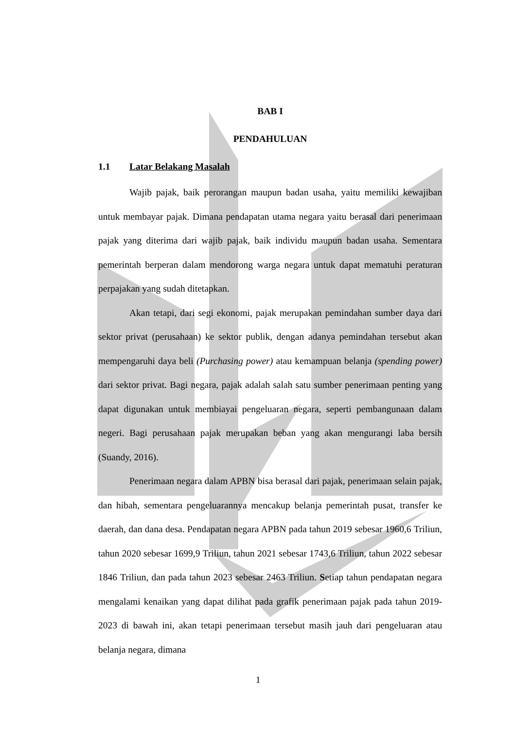BAB I
PENDAHULUAN
1.1 Latar Belakang Masalah
Wajib pajak, baik perorangan maupun badan usaha, yaitu memiliki kewajiban untuk membayar pajak. Dimana pendapatan utama negara yaitu berasal dari penerimaan pajak yang diterima dari wajib pajak, baik individu maupun badan usaha. Sementara pemerintah berperan dalam mendorong warga negara untuk dapat mematuhi peraturan perpajakan yang sudah ditetapkan.
Akan tetapi, dari segi ekonomi, pajak merupakan pemindahan sumber daya dari sektor privat (perusahaan) ke sektor publik, dengan adanya pemindahan tersebut akan mempengaruhi daya beli (Purchasing power) atau kemampuan belanja (spending power) dari sektor privat. Bagi negara, pajak adalah salah satu sumber penerimaan penting yang dapat digunakan untuk membiayai pengeluaran negara, seperti pembangunaan dalam negeri. Bagi perusahaan pajak merupakan beban yang akan mengurangi laba bersih (Suandy, 2016).
Penerimaan negara dalam APBN bisa berasal dari pajak, penerimaan selain pajak, dan hibah, sementara pengeluarannya mencakup belanja pemerintah pusat, transfer ke daerah, dan dana desa. Pendapatan negara APBN pada tahun 2019 sebesar 1960,6 Triliun, tahun 2020 sebesar 1699,9 Triliun, tahun 2021 sebesar 1743,6 Triliun, tahun 2022 sebesar 1846 Triliun, dan pada tahun 2023 sebesar 2463 Triliun. Setiap tahun pendapatan negara mengalami kenaikan yang dapat dilihat pada grafik penerimaan pajak pada tahun 2019-2023 di bawah ini, akan tetapi penerimaan tersebut masih jauh dari pengeluaran atau belanja negara, dimana
1